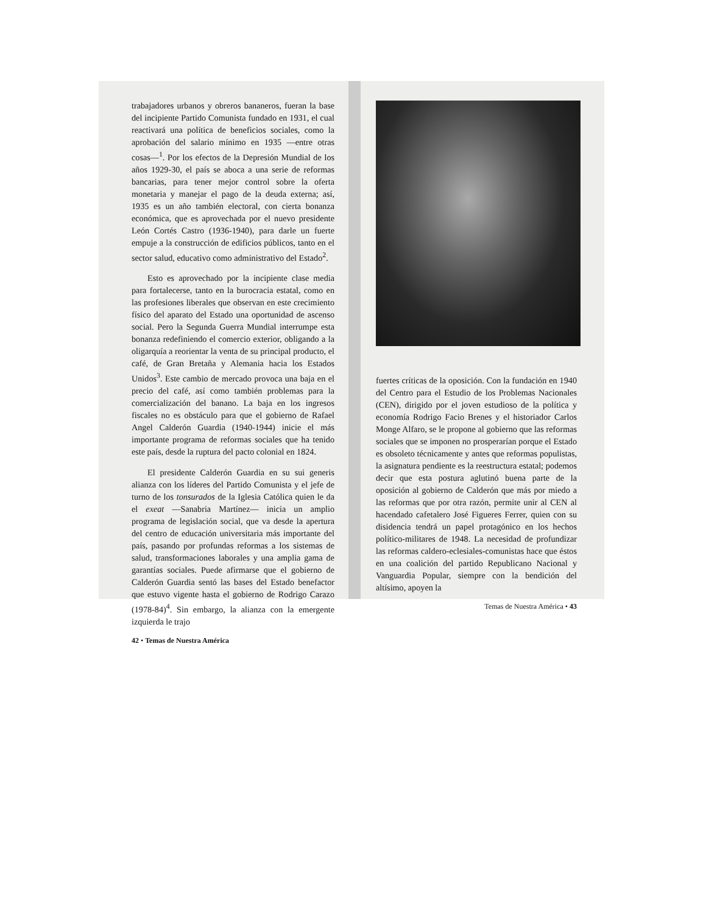trabajadores urbanos y obreros bananeros, fueran la base del incipiente Partido Comunista fundado en 1931, el cual reactivará una política de beneficios sociales, como la aprobación del salario mínimo en 1935 —entre otras cosas—<sup>1</sup>. Por los efectos de la Depresión Mundial de los años 1929-30, el país se aboca a una serie de reformas bancarias, para tener mejor control sobre la oferta monetaria y manejar el pago de la deuda externa; así, 1935 es un año también electoral, con cierta bonanza económica, que es aprovechada por el nuevo presidente León Cortés Castro (1936-1940), para darle un fuerte empuje a la construcción de edificios públicos, tanto en el sector salud, educativo como administrativo del Estado<sup>2</sup>.
Esto es aprovechado por la incipiente clase media para fortalecerse, tanto en la burocracia estatal, como en las profesiones liberales que observan en este crecimiento físico del aparato del Estado una oportunidad de ascenso social. Pero la Segunda Guerra Mundial interrumpe esta bonanza redefiniendo el comercio exterior, obligando a la oligarquía a reorientar la venta de su principal producto, el café, de Gran Bretaña y Alemania hacia los Estados Unidos<sup>3</sup>. Este cambio de mercado provoca una baja en el precio del café, así como también problemas para la comercialización del banano. La baja en los ingresos fiscales no es obstáculo para que el gobierno de Rafael Angel Calderón Guardia (1940-1944) inicie el más importante programa de reformas sociales que ha tenido este país, desde la ruptura del pacto colonial en 1824.
El presidente Calderón Guardia en su sui generis alianza con los líderes del Partido Comunista y el jefe de turno de los tonsurados de la Iglesia Católica quien le da el exeat —Sanabria Martínez— inicia un amplio programa de legislación social, que va desde la apertura del centro de educación universitaria más importante del país, pasando por profundas reformas a los sistemas de salud, transformaciones laborales y una amplia gama de garantías sociales. Puede afirmarse que el gobierno de Calderón Guardia sentó las bases del Estado benefactor que estuvo vigente hasta el gobierno de Rodrigo Carazo (1978-84)<sup>4</sup>. Sin embargo, la alianza con la emergente izquierda le trajo
42 • Temas de Nuestra América
fuertes críticas de la oposición. Con la fundación en 1940 del Centro para el Estudio de los Problemas Nacionales (CEN), dirigido por el joven estudioso de la política y economía Rodrigo Facio Brenes y el historiador Carlos Monge Alfaro, se le propone al gobierno que las reformas sociales que se imponen no prosperarían porque el Estado es obsoleto técnicamente y antes que reformas populistas, la asignatura pendiente es la reestructura estatal; podemos decir que esta postura aglutinó buena parte de la oposición al gobierno de Calderón que más por miedo a las reformas que por otra razón, permite unir al CEN al hacendado cafetalero José Figueres Ferrer, quien con su disidencia tendrá un papel protagónico en los hechos político-militares de 1948. La necesidad de profundizar las reformas caldero-eclesiales-comunistas hace que éstos en una coalición del partido Republicano Nacional y Vanguardia Popular, siempre con la bendición del altísimo, apoyen la
Temas de Nuestra América • 43